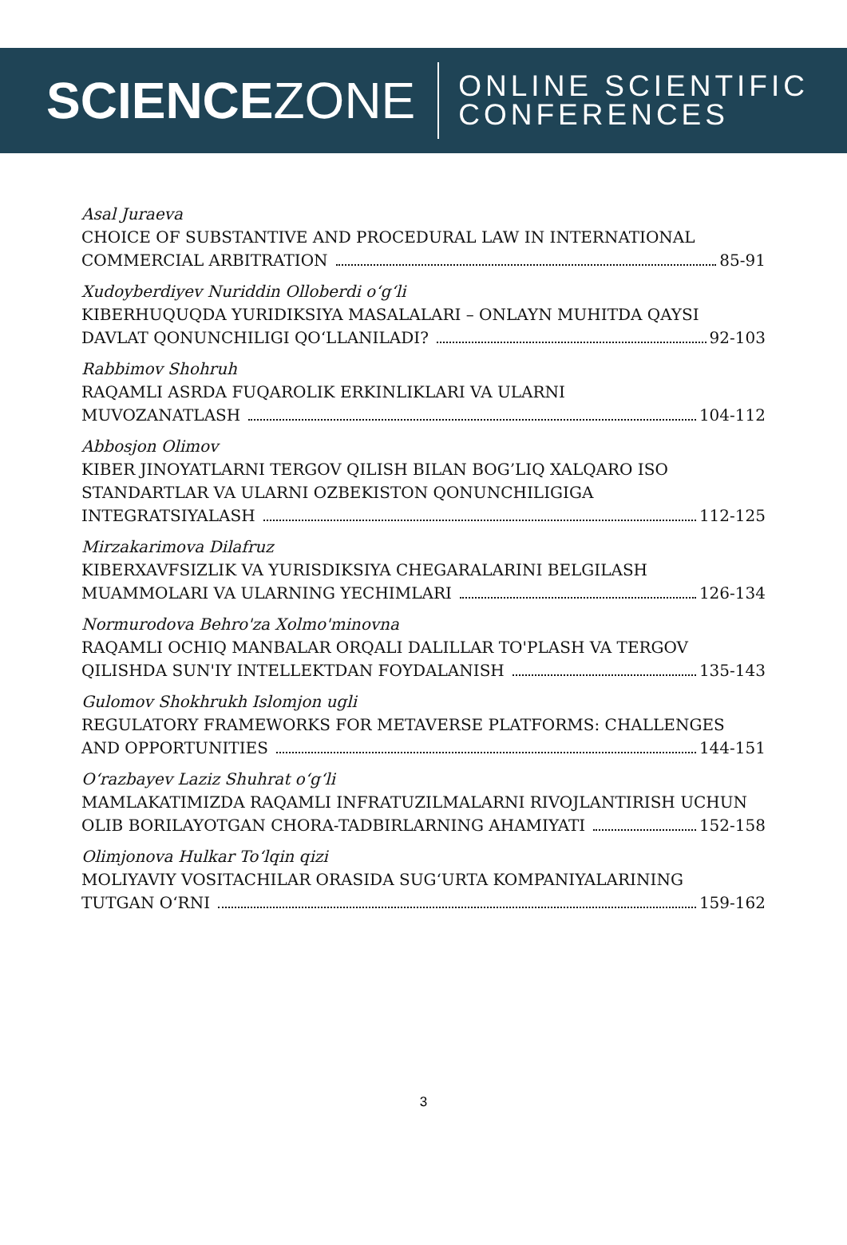SCIENCEZONE
ONLINE SCIENTIFIC
CONFERENCES
Asal Juraeva
CHOICE OF SUBSTANTIVE AND PROCEDURAL LAW IN INTERNATIONAL
COMMERCIAL ARBITRATION 85-91
Xudoyberdiyev Nuriddin Olloberdi o‘g‘li
KIBERHUQUQDA YURIDIKSIYA MASALALARI – ONLAYN MUHITDA QAYSI
DAVLAT QONUNCHILIGI QO‘LLANILADI? 92-103
Rabbimov Shohruh
RAQAMLI ASRDA FUQAROLIK ERKINLIKLARI VA ULARNI
MUVOZANATLASH 104-112
Abbosjon Olimov
KIBER JINOYATLARNI TERGOV QILISH BILAN BOG’LIQ XALQARO ISO
STANDARTLAR VA ULARNI OZBEKISTON QONUNCHILIGIGA
INTEGRATSIYALASH 112-125
Mirzakarimova Dilafruz
KIBERXAVFSIZLIK VA YURISDIKSIYA CHEGARALARINI BELGILASH
MUAMMOLARI VA ULARNING YECHIMLARI 126-134
Normurodova Behro'za Xolmo'minovna
RAQAMLI OCHIQ MANBALAR ORQALI DALILLAR TO'PLASH VA TERGOV
QILISHDA SUN'IY INTELLEKTDAN FOYDALANISH 135-143
Gulomov Shokhrukh Islomjon ugli
REGULATORY FRAMEWORKS FOR METAVERSE PLATFORMS: CHALLENGES
AND OPPORTUNITIES 144-151
O‘razbayev Laziz Shuhrat o‘g‘li
MAMLAKATIMIZDA RAQAMLI INFRATUZILMALARNI RIVOJLANTIRISH UCHUN
OLIB BORILAYOTGAN CHORA-TADBIRLARNING AHAMIYATI 152-158
Olimjonova Hulkar To‘lqin qizi
MOLIYAVIY VOSITACHILAR ORASIDA SUG‘URTA KOMPANIYALARINING
TUTGAN O‘RNI 159-162
3